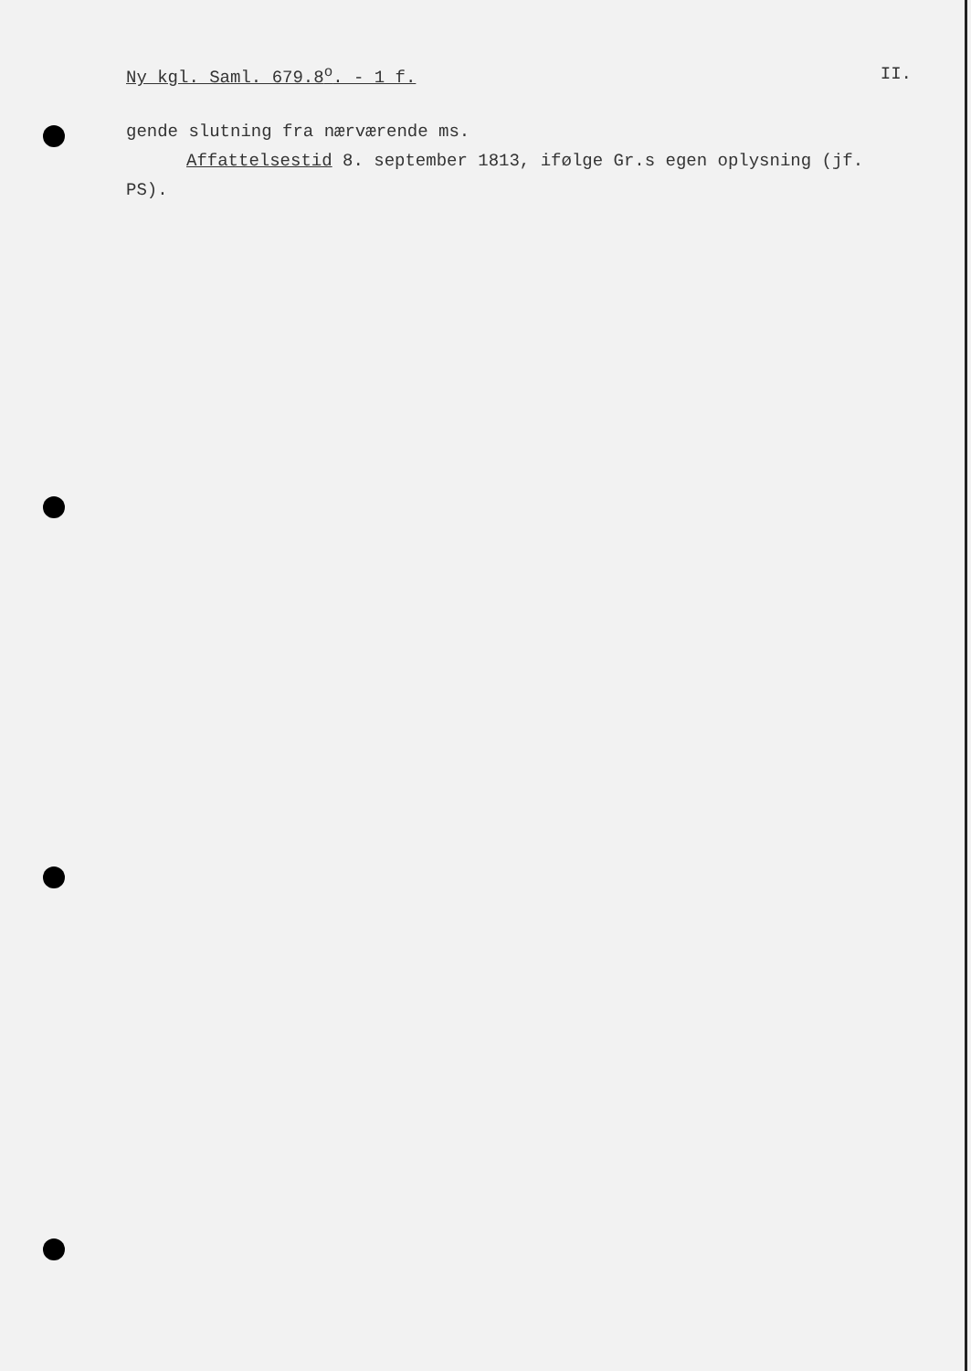Ny kgl. Saml. 679.8<sup>o</sup>. - 1 f. II.
gende slutning fra nærværende ms.
Affattelsestid 8. september 1813, ifølge Gr.s egen oplysning (jf. PS).